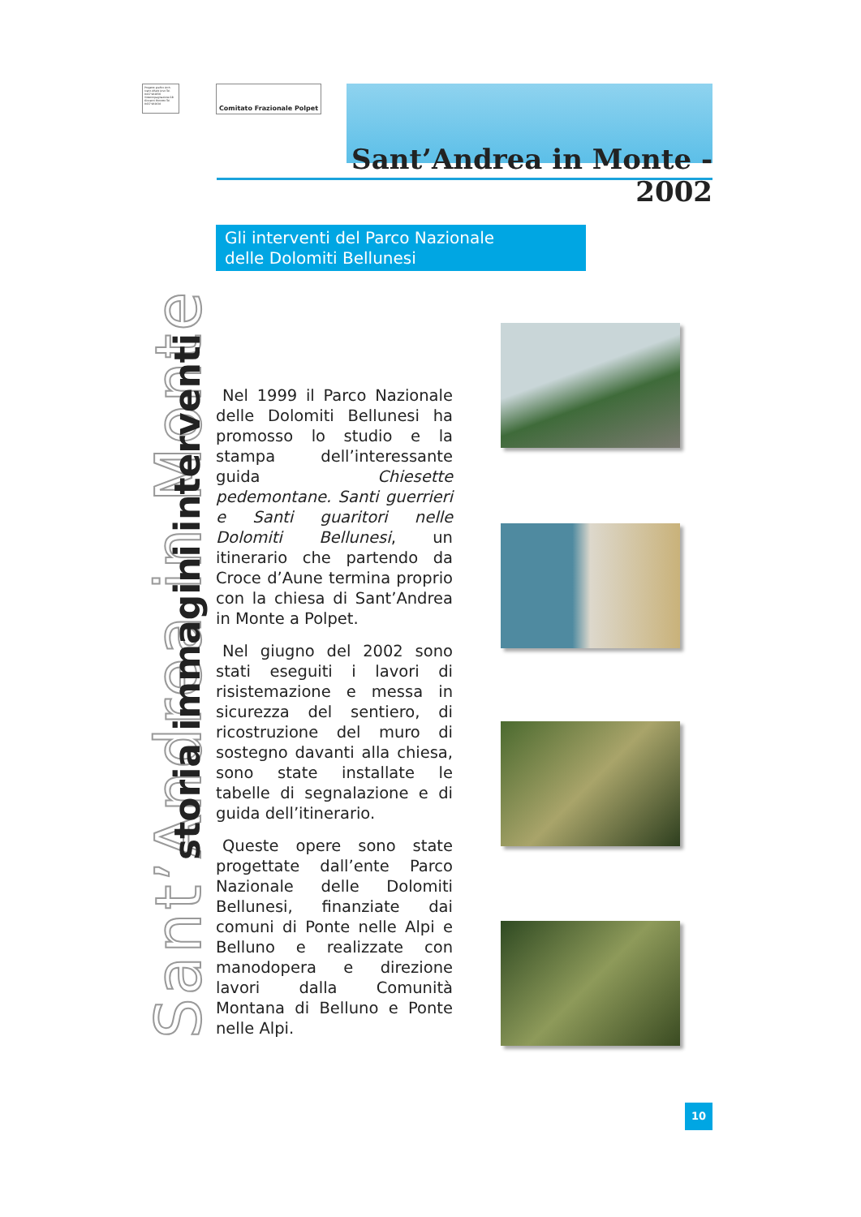Progetto grafico Arch. Ivano Alfarè Lovo Tel. 0437 981656 Videoimpaginazione GB Giovanni Bonotto Tel. 0437 981038
Comitato Frazionale Polpet
Sant’Andrea in Monte - 2002
Sant’Andrea in Monte
storia immagini interventi
Gli interventi del Parco Nazionale
delle Dolomiti Bellunesi
Nel 1999 il Parco Nazionale delle Dolomiti Bellunesi ha promosso lo studio e la stampa dell’interessante guida Chiesette pedemontane. Santi guerrieri e Santi guaritori nelle Dolomiti Bellunesi, un itinerario che partendo da Croce d’Aune termina proprio con la chiesa di Sant’Andrea in Monte a Polpet.
Nel giugno del 2002 sono stati eseguiti i lavori di risistemazione e messa in sicurezza del sentiero, di ricostruzione del muro di sostegno davanti alla chiesa, sono state installate le tabelle di segnalazione e di guida dell’itinerario.
Queste opere sono state progettate dall’ente Parco Nazionale delle Dolomiti Bellunesi, finanziate dai comuni di Ponte nelle Alpi e Belluno e realizzate con manodopera e direzione lavori dalla Comunità Montana di Belluno e Ponte nelle Alpi.
10